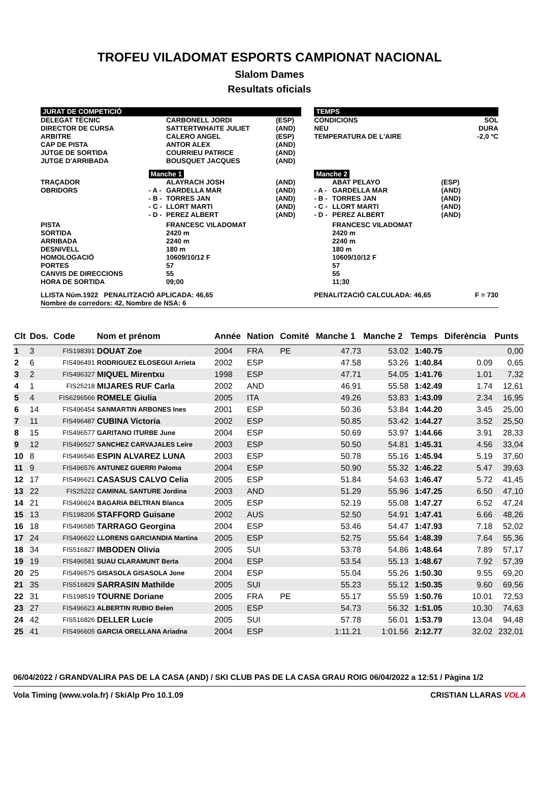TROFEU VILADOMAT ESPORTS CAMPIONAT NACIONAL
Slalom Dames
Resultats oficials
| JURAT DE COMPETICIÓ | | | | | TEMPS | | | |
| DELEGAT TÈCNIC DIRECTOR DE CURSA ARBITRE CAP DE PISTA JUTGE DE SORTIDA JUTGE D'ARRIBADA | | CARBONELL JORDI SATTERTWHAITE JULIET CALERO ANGEL ANTOR ALEX COURRIEU PATRICE BOUSQUET JACQUES | (ESP) (AND) (ESP) (AND) (AND) (AND) | | CONDICIONS NEU TEMPERATURA DE L'AIRE | | | SOL DURA -2,0 ºC |
| | Manche 1 | | | | Manche 2 | | | |
| TRAÇADOR OBRIDORS | - A - - B - - C - - D - | ALAYRACH JOSH GARDELLA MAR TORRES JAN LLORT MARTI PEREZ ALBERT | (AND) (AND) (AND) (AND) (AND) | | - A - - B - - C - - D - | ABAT PELAYO GARDELLA MAR TORRES JAN LLORT MARTI PEREZ ALBERT | (ESP) (AND) (AND) (AND) (AND) | |
| PISTA SORTIDA ARRIBADA DESNIVELL HOMOLOGACIÓ PORTES CANVIS DE DIRECCIONS HORA DE SORTIDA | | FRANCESC VILADOMAT 2420 m 2240 m 180 m 10609/10/12 F 57 55 09;00 | | | | FRANCESC VILADOMAT 2420 m 2240 m 180 m 10609/10/12 F 57 55 11;30 | | |
| LLISTA Núm.1922 PENALITZACIÓ APLICADA: 46,65 Nombre de corredors: 42, Nombre de NSA: 6 | | | | | PENALITZACIÓ CALCULADA: 46,65 | | | F = 730 |
| Clt | Dos. | Code | Nom et prénom | Année | Nation | Comité | Manche 1 | Manche 2 | Temps | Diferència | Punts |
| --- | --- | --- | --- | --- | --- | --- | --- | --- | --- | --- | --- |
| 1 | 3 | FIS198391 | DOUAT Zoe | 2004 | FRA | PE | 47.73 | 53.02 | 1:40.75 | | 0,00 |
| 2 | 6 | FIS496491 | RODRIGUEZ ELOSEGUI Arrieta | 2002 | ESP | | 47.58 | 53.26 | 1:40.84 | 0.09 | 0,65 |
| 3 | 2 | FIS496327 | MIQUEL Mirentxu | 1998 | ESP | | 47.71 | 54.05 | 1:41.76 | 1.01 | 7,32 |
| 4 | 1 | FIS25218 | MIJARES RUF Carla | 2002 | AND | | 46.91 | 55.58 | 1:42.49 | 1.74 | 12,61 |
| 5 | 4 | FIS6296566 | ROMELE Giulia | 2005 | ITA | | 49.26 | 53.83 | 1:43.09 | 2.34 | 16,95 |
| 6 | 14 | FIS496454 | SANMARTIN ARBONES Ines | 2001 | ESP | | 50.36 | 53.84 | 1:44.20 | 3.45 | 25,00 |
| 7 | 11 | FIS496487 | CUBINA Victoria | 2002 | ESP | | 50.85 | 53.42 | 1:44.27 | 3.52 | 25,50 |
| 8 | 15 | FIS496577 | GARITANO ITURBE June | 2004 | ESP | | 50.69 | 53.97 | 1:44.66 | 3.91 | 28,33 |
| 9 | 12 | FIS496527 | SANCHEZ CARVAJALES Leire | 2003 | ESP | | 50.50 | 54.81 | 1:45.31 | 4.56 | 33,04 |
| 10 | 8 | FIS496546 | ESPIN ALVAREZ LUNA | 2003 | ESP | | 50.78 | 55.16 | 1:45.94 | 5.19 | 37,60 |
| 11 | 9 | FIS496576 | ANTUNEZ GUERRI Paloma | 2004 | ESP | | 50.90 | 55.32 | 1:46.22 | 5.47 | 39,63 |
| 12 | 17 | FIS496621 | CASASUS CALVO Celia | 2005 | ESP | | 51.84 | 54.63 | 1:46.47 | 5.72 | 41,45 |
| 13 | 22 | FIS25222 | CAMINAL SANTURE Jordina | 2003 | AND | | 51.29 | 55.96 | 1:47.25 | 6.50 | 47,10 |
| 14 | 21 | FIS496624 | BAGARIA BELTRAN Blanca | 2005 | ESP | | 52.19 | 55.08 | 1:47.27 | 6.52 | 47,24 |
| 15 | 13 | FIS198206 | STAFFORD Guisane | 2002 | AUS | | 52.50 | 54.91 | 1:47.41 | 6.66 | 48,26 |
| 16 | 18 | FIS496585 | TARRAGO Georgina | 2004 | ESP | | 53.46 | 54.47 | 1:47.93 | 7.18 | 52,02 |
| 17 | 24 | FIS496622 | LLORENS GARCIANDIA Martina | 2005 | ESP | | 52.75 | 55.64 | 1:48.39 | 7.64 | 55,36 |
| 18 | 34 | FIS516827 | IMBODEN Olivia | 2005 | SUI | | 53.78 | 54.86 | 1:48.64 | 7.89 | 57,17 |
| 19 | 19 | FIS496581 | SUAU CLARAMUNT Berta | 2004 | ESP | | 53.54 | 55.13 | 1:48.67 | 7.92 | 57,39 |
| 20 | 25 | FIS496575 | GISASOLA GISASOLA Jone | 2004 | ESP | | 55.04 | 55.26 | 1:50.30 | 9.55 | 69,20 |
| 21 | 35 | FIS516829 | SARRASIN Mathilde | 2005 | SUI | | 55.23 | 55.12 | 1:50.35 | 9.60 | 69,56 |
| 22 | 31 | FIS198519 | TOURNE Doriane | 2005 | FRA | PE | 55.17 | 55.59 | 1:50.76 | 10.01 | 72,53 |
| 23 | 27 | FIS496623 | ALBERTIN RUBIO Belen | 2005 | ESP | | 54.73 | 56.32 | 1:51.05 | 10.30 | 74,63 |
| 24 | 42 | FIS516826 | DELLER Lucie | 2005 | SUI | | 57.78 | 56.01 | 1:53.79 | 13.04 | 94,48 |
| 25 | 41 | FIS496605 | GARCIA ORELLANA Ariadna | 2004 | ESP | | 1:11.21 | 1:01.56 | 2:12.77 | 32.02 | 232,01 |
06/04/2022 / GRANDVALIRA PAS DE LA CASA (AND) / SKI CLUB PAS DE LA CASA GRAU ROIG 06/04/2022 a 12:51 / Pàgina 1/2
Vola Timing (www.vola.fr) / SkiAlp Pro 10.1.09 CRISTIAN LLARAS VOLA